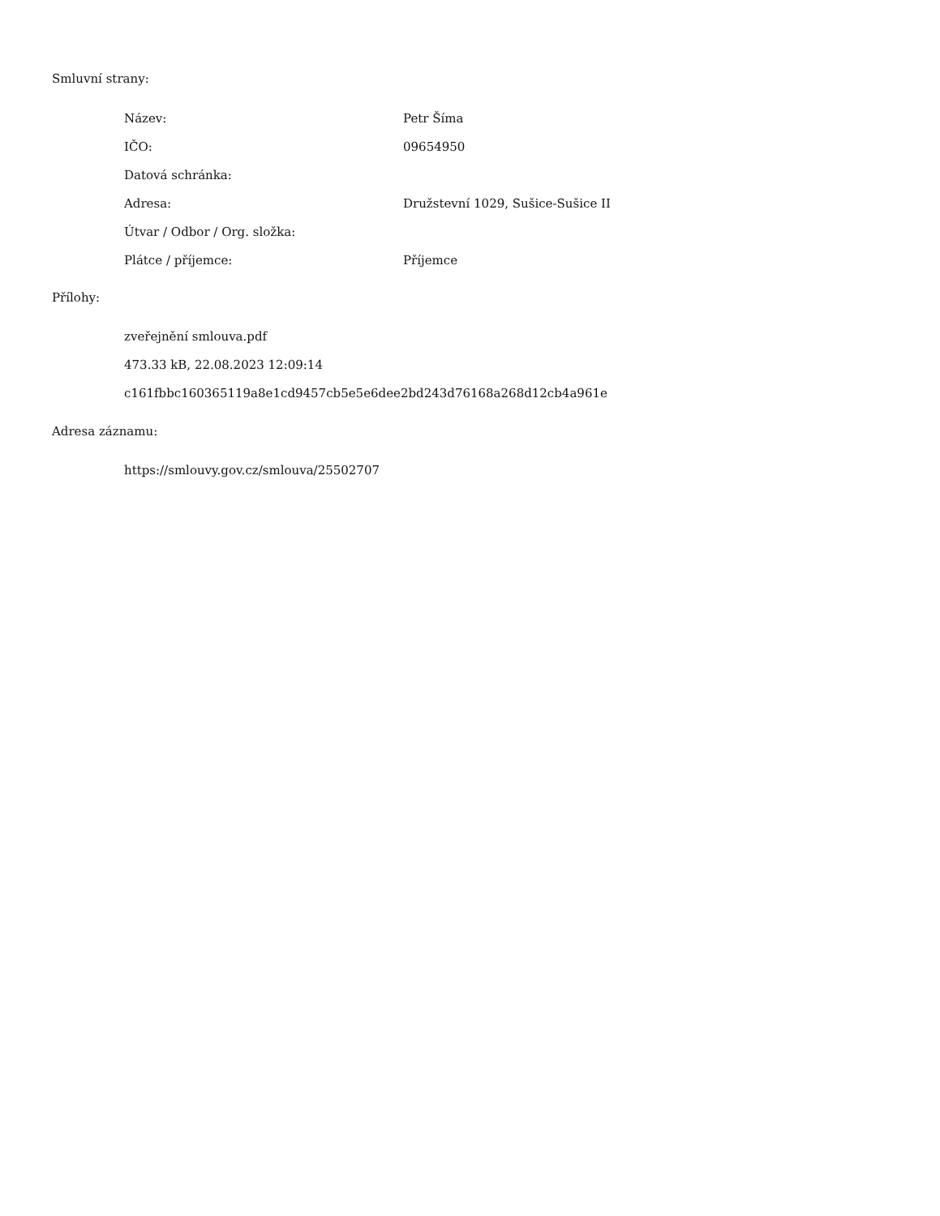Smluvní strany:
| Název: | Petr Šíma |
| IČO: | 09654950 |
| Datová schránka: | |
| Adresa: | Družstevní 1029, Sušice-Sušice II |
| Útvar / Odbor / Org. složka: | |
| Plátce / příjemce: | Příjemce |
Přílohy:
zveřejnění smlouva.pdf
473.33 kB, 22.08.2023 12:09:14
c161fbbc160365119a8e1cd9457cb5e5e6dee2bd243d76168a268d12cb4a961e
Adresa záznamu:
https://smlouvy.gov.cz/smlouva/25502707